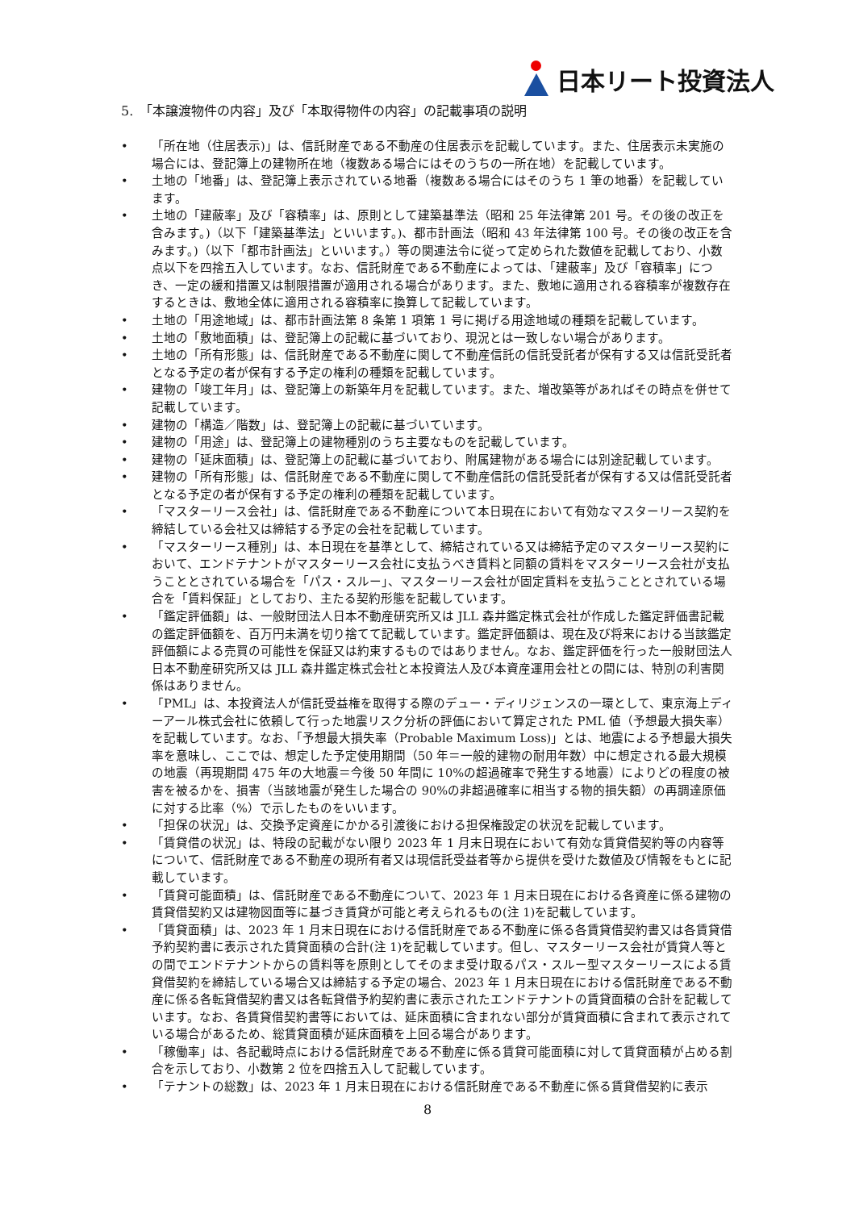日本リート投資法人
5.　「本譲渡物件の内容」及び「本取得物件の内容」の記載事項の説明
• 「所在地（住居表示)」は、信託財産である不動産の住居表示を記載しています。また、住居表示未実施の場合には、登記簿上の建物所在地（複数ある場合にはそのうちの一所在地）を記載しています。
• 土地の「地番」は、登記簿上表示されている地番（複数ある場合にはそのうち 1 筆の地番）を記載しています。
• 土地の「建蔽率」及び「容積率」は、原則として建築基準法（昭和 25 年法律第 201 号。その後の改正を含みます。)（以下「建築基準法」といいます。)、都市計画法（昭和 43 年法律第 100 号。その後の改正を含みます。)（以下「都市計画法」といいます。）等の関連法令に従って定められた数値を記載しており、小数点以下を四捨五入しています。なお、信託財産である不動産によっては、「建蔽率」及び「容積率」につき、一定の緩和措置又は制限措置が適用される場合があります。また、敷地に適用される容積率が複数存在するときは、敷地全体に適用される容積率に換算して記載しています。
• 土地の「用途地域」は、都市計画法第 8 条第 1 項第 1 号に掲げる用途地域の種類を記載しています。
• 土地の「敷地面積」は、登記簿上の記載に基づいており、現況とは一致しない場合があります。
• 土地の「所有形態」は、信託財産である不動産に関して不動産信託の信託受託者が保有する又は信託受託者となる予定の者が保有する予定の権利の種類を記載しています。
• 建物の「竣工年月」は、登記簿上の新築年月を記載しています。また、増改築等があればその時点を併せて記載しています。
• 建物の「構造／階数」は、登記簿上の記載に基づいています。
• 建物の「用途」は、登記簿上の建物種別のうち主要なものを記載しています。
• 建物の「延床面積」は、登記簿上の記載に基づいており、附属建物がある場合には別途記載しています。
• 建物の「所有形態」は、信託財産である不動産に関して不動産信託の信託受託者が保有する又は信託受託者となる予定の者が保有する予定の権利の種類を記載しています。
• 「マスターリース会社」は、信託財産である不動産について本日現在において有効なマスターリース契約を締結している会社又は締結する予定の会社を記載しています。
• 「マスターリース種別」は、本日現在を基準として、締結されている又は締結予定のマスターリース契約において、エンドテナントがマスターリース会社に支払うべき賃料と同額の賃料をマスターリース会社が支払うこととされている場合を「パス・スルー」、マスターリース会社が固定賃料を支払うこととされている場合を「賃料保証」としており、主たる契約形態を記載しています。
• 「鑑定評価額」は、一般財団法人日本不動産研究所又は JLL 森井鑑定株式会社が作成した鑑定評価書記載の鑑定評価額を、百万円未満を切り捨てて記載しています。鑑定評価額は、現在及び将来における当該鑑定評価額による売買の可能性を保証又は約束するものではありません。なお、鑑定評価を行った一般財団法人日本不動産研究所又は JLL 森井鑑定株式会社と本投資法人及び本資産運用会社との間には、特別の利害関係はありません。
• 「PML」は、本投資法人が信託受益権を取得する際のデュー・ディリジェンスの一環として、東京海上ディーアール株式会社に依頼して行った地震リスク分析の評価において算定された PML 値（予想最大損失率）を記載しています。なお、「予想最大損失率（Probable Maximum Loss)」とは、地震による予想最大損失率を意味し、ここでは、想定した予定使用期間（50 年＝一般的建物の耐用年数）中に想定される最大規模の地震（再現期間 475 年の大地震＝今後 50 年間に 10%の超過確率で発生する地震）によりどの程度の被害を被るかを、損害（当該地震が発生した場合の 90%の非超過確率に相当する物的損失額）の再調達原価に対する比率（%）で示したものをいいます。
• 「担保の状況」は、交換予定資産にかかる引渡後における担保権設定の状況を記載しています。
• 「賃貸借の状況」は、特段の記載がない限り 2023 年 1 月末日現在において有効な賃貸借契約等の内容等について、信託財産である不動産の現所有者又は現信託受益者等から提供を受けた数値及び情報をもとに記載しています。
• 「賃貸可能面積」は、信託財産である不動産について、2023 年 1 月末日現在における各資産に係る建物の賃貸借契約又は建物図面等に基づき賃貸が可能と考えられるもの(注 1)を記載しています。
• 「賃貸面積」は、2023 年 1 月末日現在における信託財産である不動産に係る各賃貸借契約書又は各賃貸借予約契約書に表示された賃貸面積の合計(注 1)を記載しています。但し、マスターリース会社が賃貸人等との間でエンドテナントからの賃料等を原則としてそのまま受け取るパス・スルー型マスターリースによる賃貸借契約を締結している場合又は締結する予定の場合、2023 年 1 月末日現在における信託財産である不動産に係る各転貸借契約書又は各転貸借予約契約書に表示されたエンドテナントの賃貸面積の合計を記載しています。なお、各賃貸借契約書等においては、延床面積に含まれない部分が賃貸面積に含まれて表示されている場合があるため、総賃貸面積が延床面積を上回る場合があります。
• 「稼働率」は、各記載時点における信託財産である不動産に係る賃貸可能面積に対して賃貸面積が占める割合を示しており、小数第 2 位を四捨五入して記載しています。
• 「テナントの総数」は、2023 年 1 月末日現在における信託財産である不動産に係る賃貸借契約に表示
8